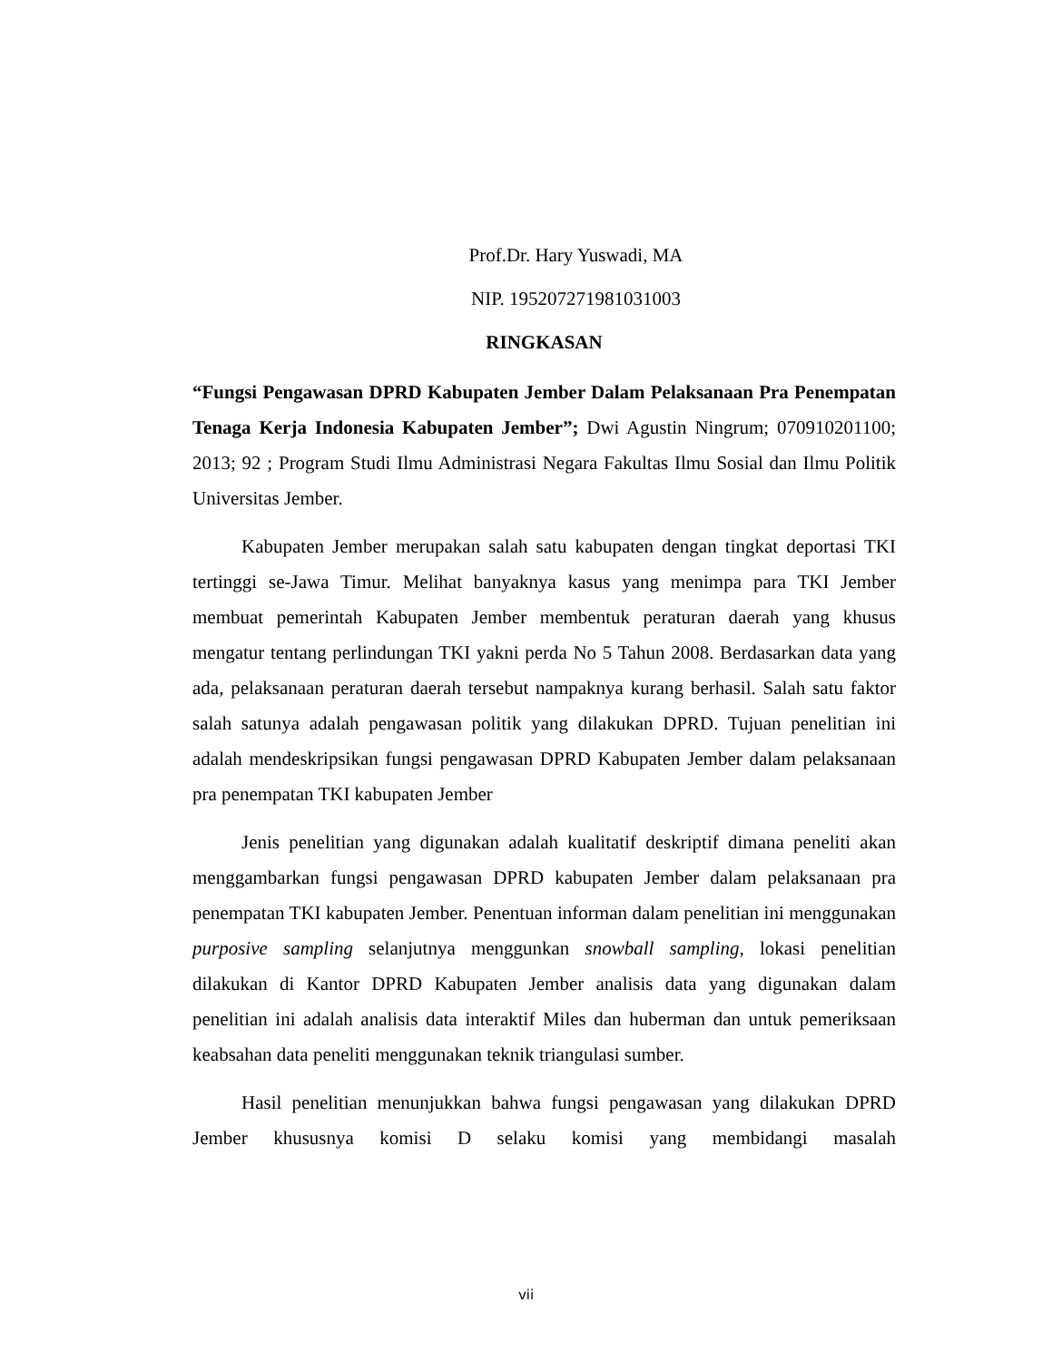Prof.Dr. Hary Yuswadi, MA
NIP. 195207271981031003
RINGKASAN
“Fungsi Pengawasan DPRD Kabupaten Jember Dalam Pelaksanaan Pra Penempatan Tenaga Kerja Indonesia Kabupaten Jember”; Dwi Agustin Ningrum; 070910201100; 2013; 92 ; Program Studi Ilmu Administrasi Negara Fakultas Ilmu Sosial dan Ilmu Politik Universitas Jember.
Kabupaten Jember merupakan salah satu kabupaten dengan tingkat deportasi TKI tertinggi se-Jawa Timur. Melihat banyaknya kasus yang menimpa para TKI Jember membuat pemerintah Kabupaten Jember membentuk peraturan daerah yang khusus mengatur tentang perlindungan TKI yakni perda No 5 Tahun 2008. Berdasarkan data yang ada, pelaksanaan peraturan daerah tersebut nampaknya kurang berhasil. Salah satu faktor salah satunya adalah pengawasan politik yang dilakukan DPRD. Tujuan penelitian ini adalah mendeskripsikan fungsi pengawasan DPRD Kabupaten Jember dalam pelaksanaan pra penempatan TKI kabupaten Jember
Jenis penelitian yang digunakan adalah kualitatif deskriptif dimana peneliti akan menggambarkan fungsi pengawasan DPRD kabupaten Jember dalam pelaksanaan pra penempatan TKI kabupaten Jember. Penentuan informan dalam penelitian ini menggunakan purposive sampling selanjutnya menggunkan snowball sampling, lokasi penelitian dilakukan di Kantor DPRD Kabupaten Jember analisis data yang digunakan dalam penelitian ini adalah analisis data interaktif Miles dan huberman dan untuk pemeriksaan keabsahan data peneliti menggunakan teknik triangulasi sumber.
Hasil penelitian menunjukkan bahwa fungsi pengawasan yang dilakukan DPRD Jember khususnya komisi D selaku komisi yang membidangi masalah
vii